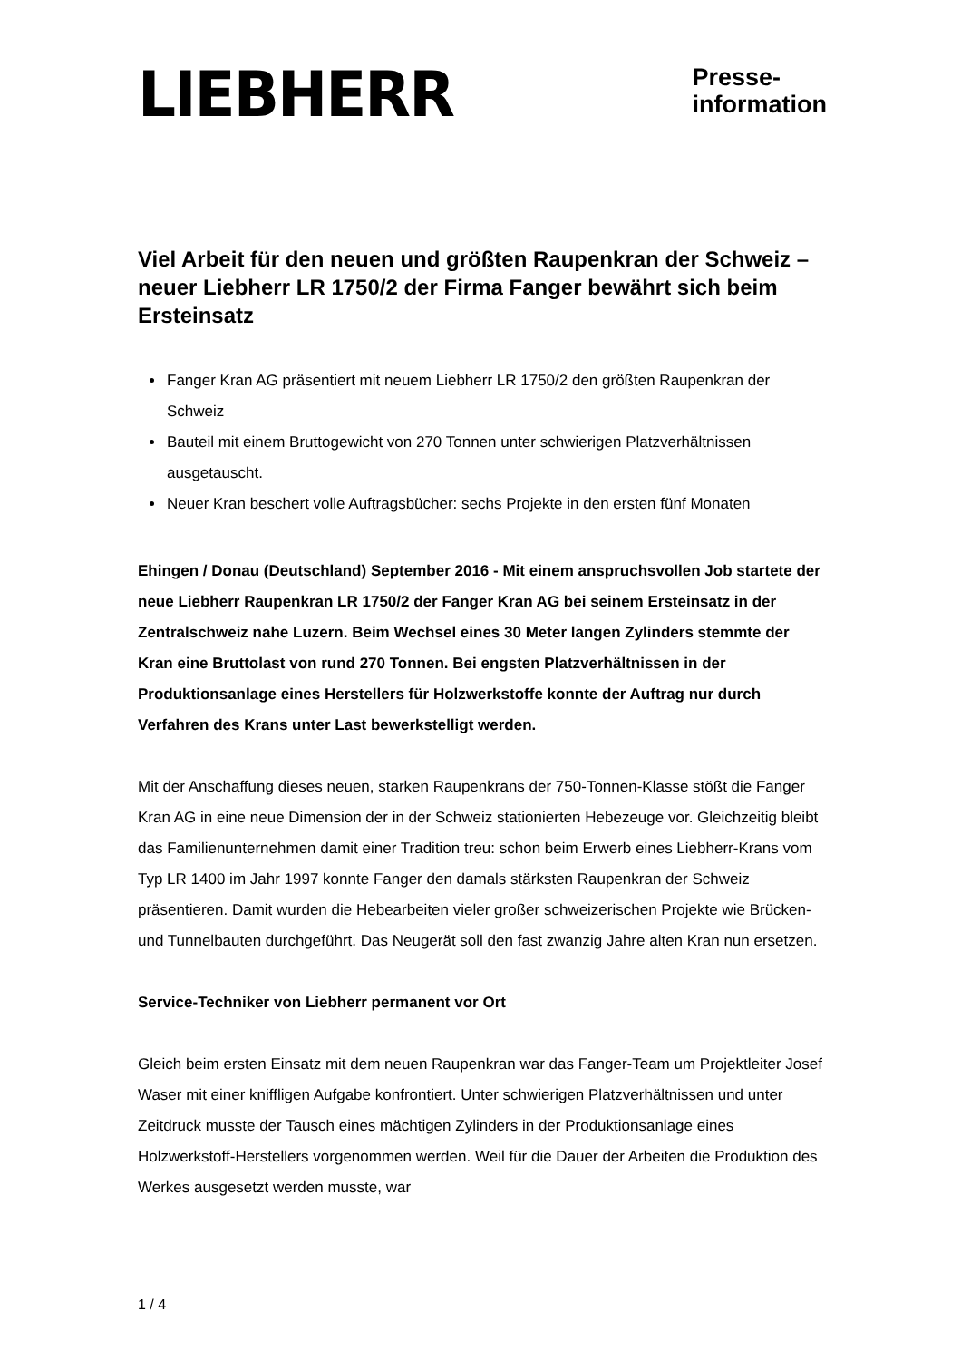LIEBHERR
Presse-
information
Viel Arbeit für den neuen und größten Raupenkran der Schweiz – neuer Liebherr LR 1750/2 der Firma Fanger bewährt sich beim Ersteinsatz
Fanger Kran AG präsentiert mit neuem Liebherr LR 1750/2 den größten Raupenkran der Schweiz
Bauteil mit einem Bruttogewicht von 270 Tonnen unter schwierigen Platzverhältnissen ausgetauscht.
Neuer Kran beschert volle Auftragsbücher: sechs Projekte in den ersten fünf Monaten
Ehingen / Donau (Deutschland) September 2016 - Mit einem anspruchsvollen Job startete der neue Liebherr Raupenkran LR 1750/2 der Fanger Kran AG bei seinem Ersteinsatz in der Zentralschweiz nahe Luzern. Beim Wechsel eines 30 Meter langen Zylinders stemmte der Kran eine Bruttolast von rund 270 Tonnen. Bei engsten Platzverhältnissen in der Produktionsanlage eines Herstellers für Holzwerkstoffe konnte der Auftrag nur durch Verfahren des Krans unter Last bewerkstelligt werden.
Mit der Anschaffung dieses neuen, starken Raupenkrans der 750-Tonnen-Klasse stößt die Fanger Kran AG in eine neue Dimension der in der Schweiz stationierten Hebezeuge vor. Gleichzeitig bleibt das Familienunternehmen damit einer Tradition treu: schon beim Erwerb eines Liebherr-Krans vom Typ LR 1400 im Jahr 1997 konnte Fanger den damals stärksten Raupenkran der Schweiz präsentieren. Damit wurden die Hebearbeiten vieler großer schweizerischen Projekte wie Brücken- und Tunnelbauten durchgeführt. Das Neugerät soll den fast zwanzig Jahre alten Kran nun ersetzen.
Service-Techniker von Liebherr permanent vor Ort
Gleich beim ersten Einsatz mit dem neuen Raupenkran war das Fanger-Team um Projektleiter Josef Waser mit einer kniffligen Aufgabe konfrontiert. Unter schwierigen Platzverhältnissen und unter Zeitdruck musste der Tausch eines mächtigen Zylinders in der Produktionsanlage eines Holzwerkstoff-Herstellers vorgenommen werden. Weil für die Dauer der Arbeiten die Produktion des Werkes ausgesetzt werden musste, war
1 / 4